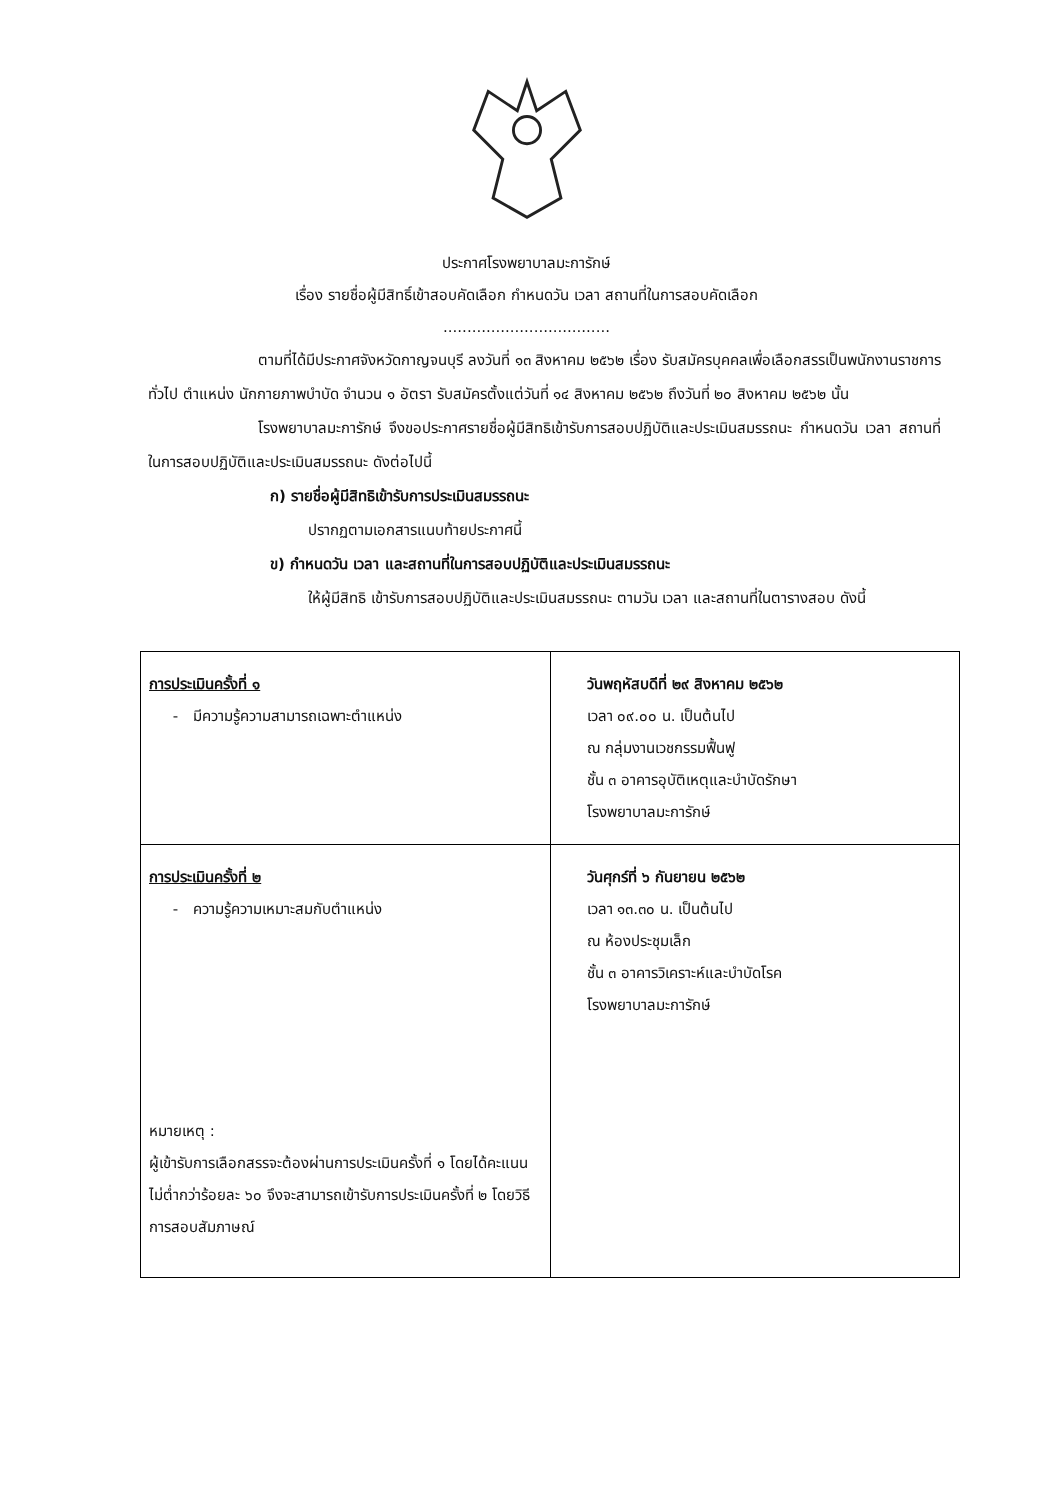ประกาศโรงพยาบาลมะการักษ์
เรื่อง รายชื่อผู้มีสิทธิ์เข้าสอบคัดเลือก กำหนดวัน เวลา สถานที่ในการสอบคัดเลือก
...................................
ตามที่ได้มีประกาศจังหวัดกาญจนบุรี ลงวันที่ ๑๓ สิงหาคม ๒๕๖๒ เรื่อง รับสมัครบุคคลเพื่อเลือกสรรเป็นพนักงานราชการทั่วไป ตำแหน่ง นักกายภาพบำบัด จำนวน ๑ อัตรา รับสมัครตั้งแต่วันที่ ๑๔ สิงหาคม ๒๕๖๒ ถึงวันที่ ๒๐ สิงหาคม ๒๕๖๒ นั้น
โรงพยาบาลมะการักษ์ จึงขอประกาศรายชื่อผู้มีสิทธิเข้ารับการสอบปฏิบัติและประเมินสมรรถนะ กำหนดวัน เวลา สถานที่ในการสอบปฏิบัติและประเมินสมรรถนะ ดังต่อไปนี้
ก) รายชื่อผู้มีสิทธิเข้ารับการประเมินสมรรถนะ
ปรากฏตามเอกสารแนบท้ายประกาศนี้
ข) กำหนดวัน เวลา และสถานที่ในการสอบปฏิบัติและประเมินสมรรถนะ
ให้ผู้มีสิทธิ เข้ารับการสอบปฏิบัติและประเมินสมรรถนะ ตามวัน เวลา และสถานที่ในตารางสอบ ดังนี้
| การประเมินครั้งที่ ๑ - มีความรู้ความสามารถเฉพาะตำแหน่ง | วันพฤหัสบดีที่ ๒๙ สิงหาคม ๒๕๖๒ เวลา ๐๙.๐๐ น. เป็นต้นไป ณ กลุ่มงานเวชกรรมฟื้นฟู ชั้น ๓ อาคารอุบัติเหตุและบำบัดรักษา โรงพยาบาลมะการักษ์ |
| การประเมินครั้งที่ ๒ - ความรู้ความเหมาะสมกับตำแหน่ง หมายเหตุ : ผู้เข้ารับการเลือกสรรจะต้องผ่านการประเมินครั้งที่ ๑ โดยได้คะแนนไม่ต่ำกว่าร้อยละ ๖๐ จึงจะสามารถเข้ารับการประเมินครั้งที่ ๒ โดยวิธีการสอบสัมภาษณ์ | วันศุกร์ที่ ๖ กันยายน ๒๕๖๒ เวลา ๑๓.๓๐ น. เป็นต้นไป ณ ห้องประชุมเล็ก ชั้น ๓ อาคารวิเคราะห์และบำบัดโรค โรงพยาบาลมะการักษ์ |